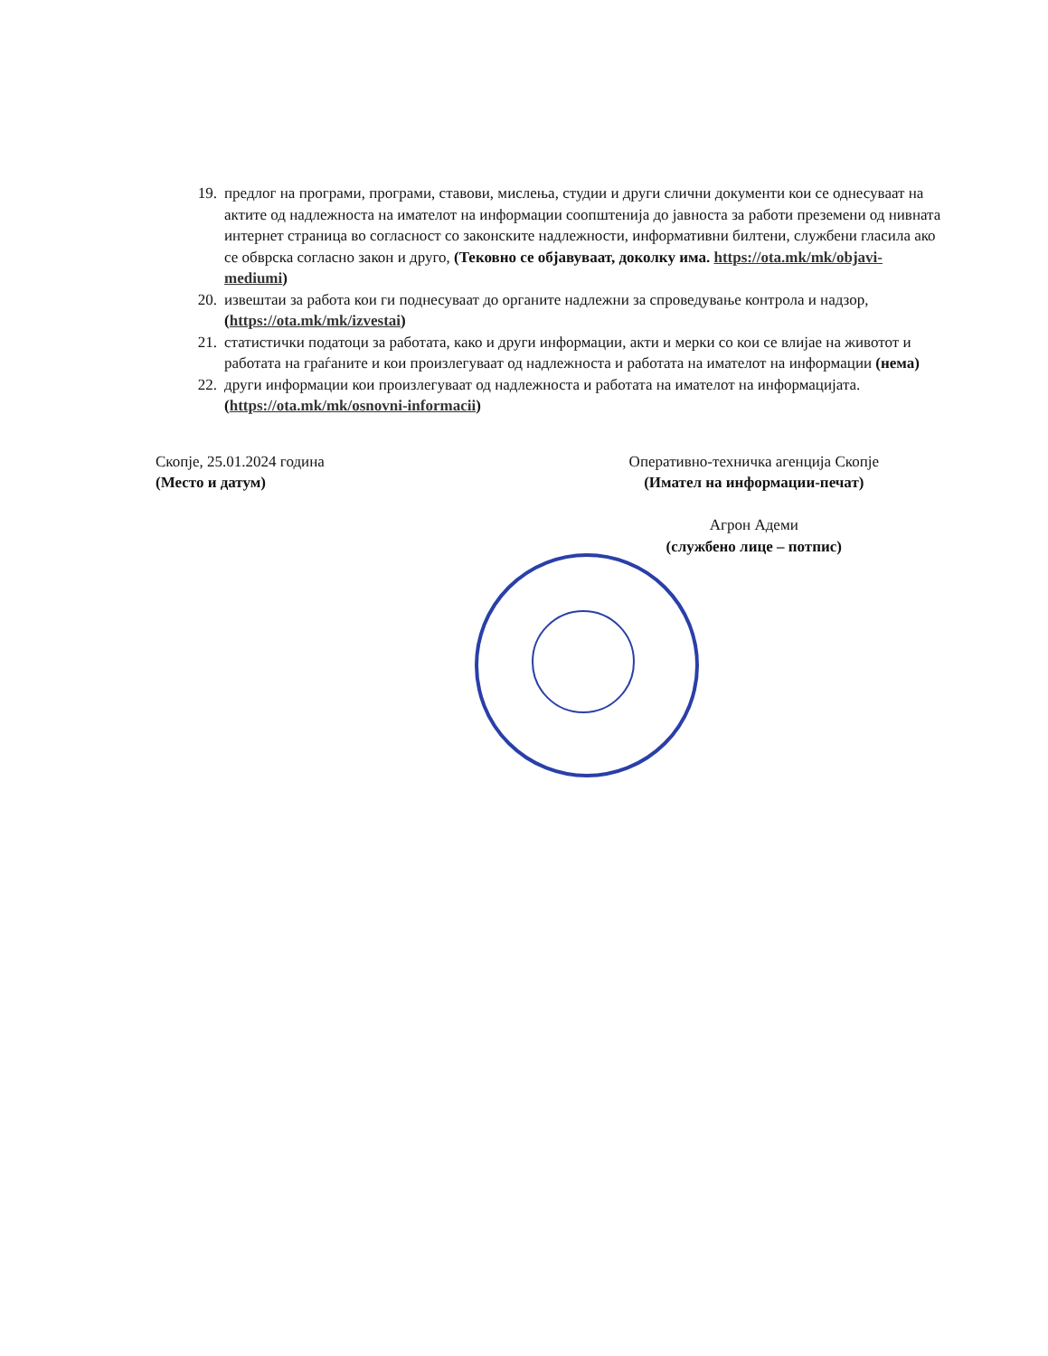19. предлог на програми, програми, ставови, мислења, студии и други слични документи кои се однесуваат на актите од надлежноста на имателот на информации соопштенија до јавноста за работи преземени од нивната интернет страница во согласност со законските надлежности, информативни билтени, службени гласила ако се обврска согласно закон и друго, (Тековно се објавуваат, доколку има. https://ota.mk/mk/objavi-mediumi)
20. извештаи за работа кои ги поднесуваат до органите надлежни за спроведување контрола и надзор, (https://ota.mk/mk/izvestai)
21. статистички податоци за работата, како и други информации, акти и мерки со кои се влијае на животот и работата на граѓаните и кои произлегуваат од надлежноста и работата на имателот на информации (нема)
22. други информации кои произлегуваат од надлежноста и работата на имателот на информацијата. (https://ota.mk/mk/osnovni-informacii)
Скопје, 25.01.2024 година
(Место и датум)
Оперативно-техничка агенција Скопје
(Имател на информации-печат)
Агрон Адеми
(службено лице – потпис)